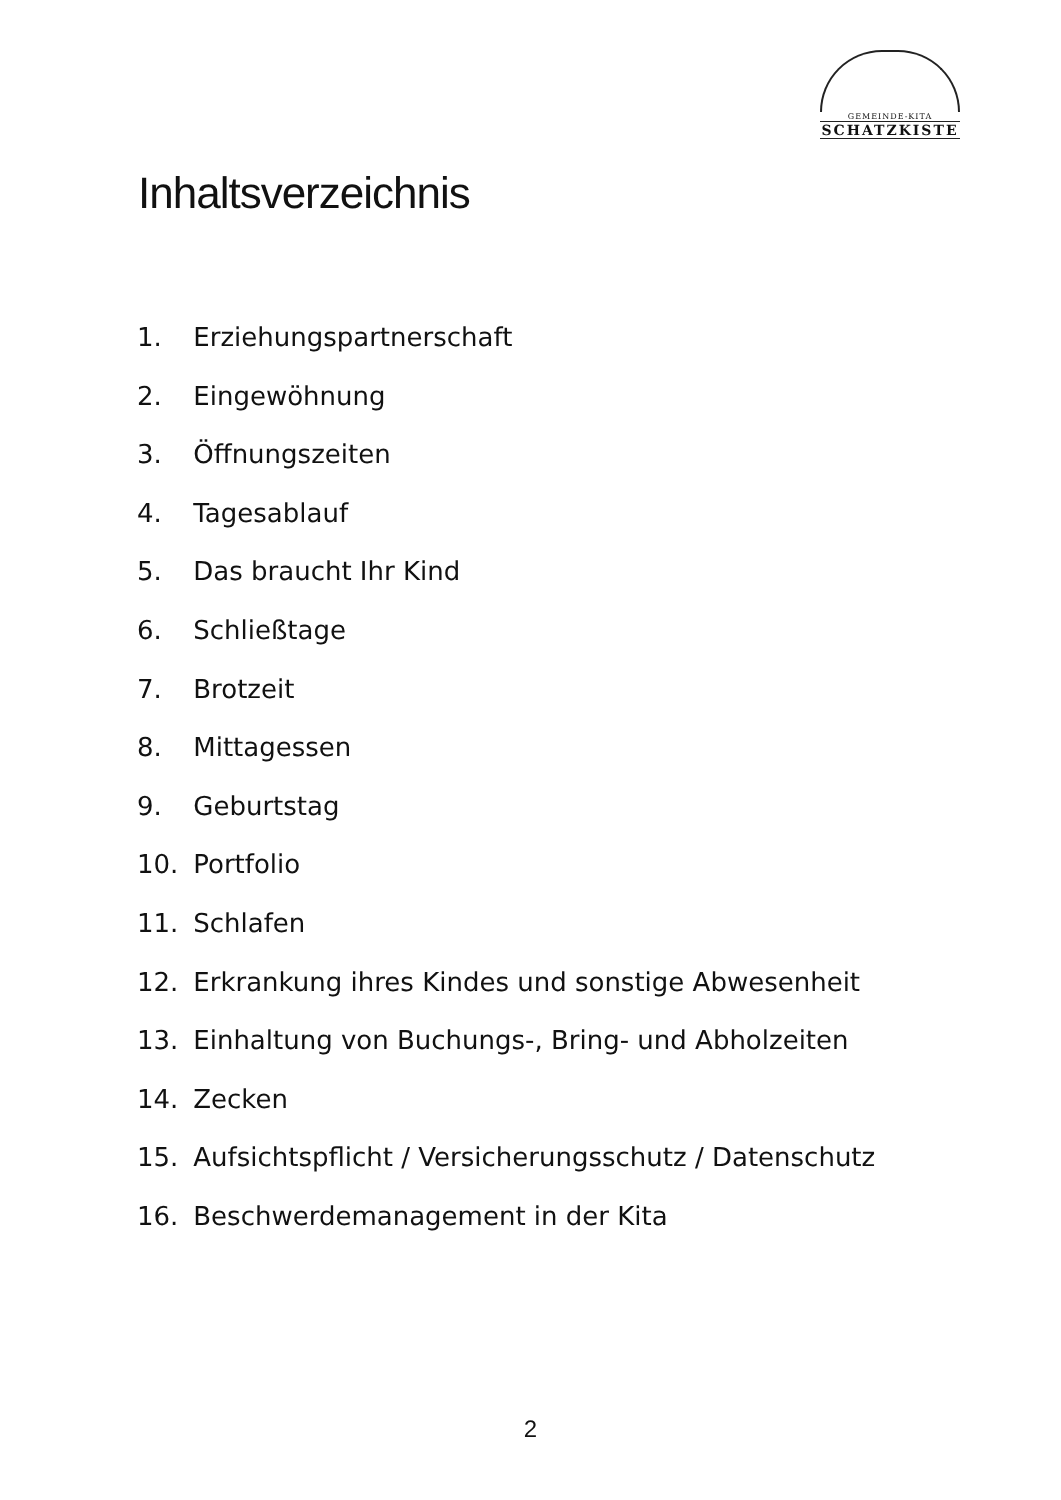GEMEINDE-KITA
SCHATZKISTE
Inhaltsverzeichnis
1. Erziehungspartnerschaft
2. Eingewöhnung
3. Öffnungszeiten
4. Tagesablauf
5. Das braucht Ihr Kind
6. Schließtage
7. Brotzeit
8. Mittagessen
9. Geburtstag
10. Portfolio
11. Schlafen
12. Erkrankung ihres Kindes und sonstige Abwesenheit
13. Einhaltung von Buchungs-, Bring- und Abholzeiten
14. Zecken
15. Aufsichtspflicht / Versicherungsschutz / Datenschutz
16. Beschwerdemanagement in der Kita
2